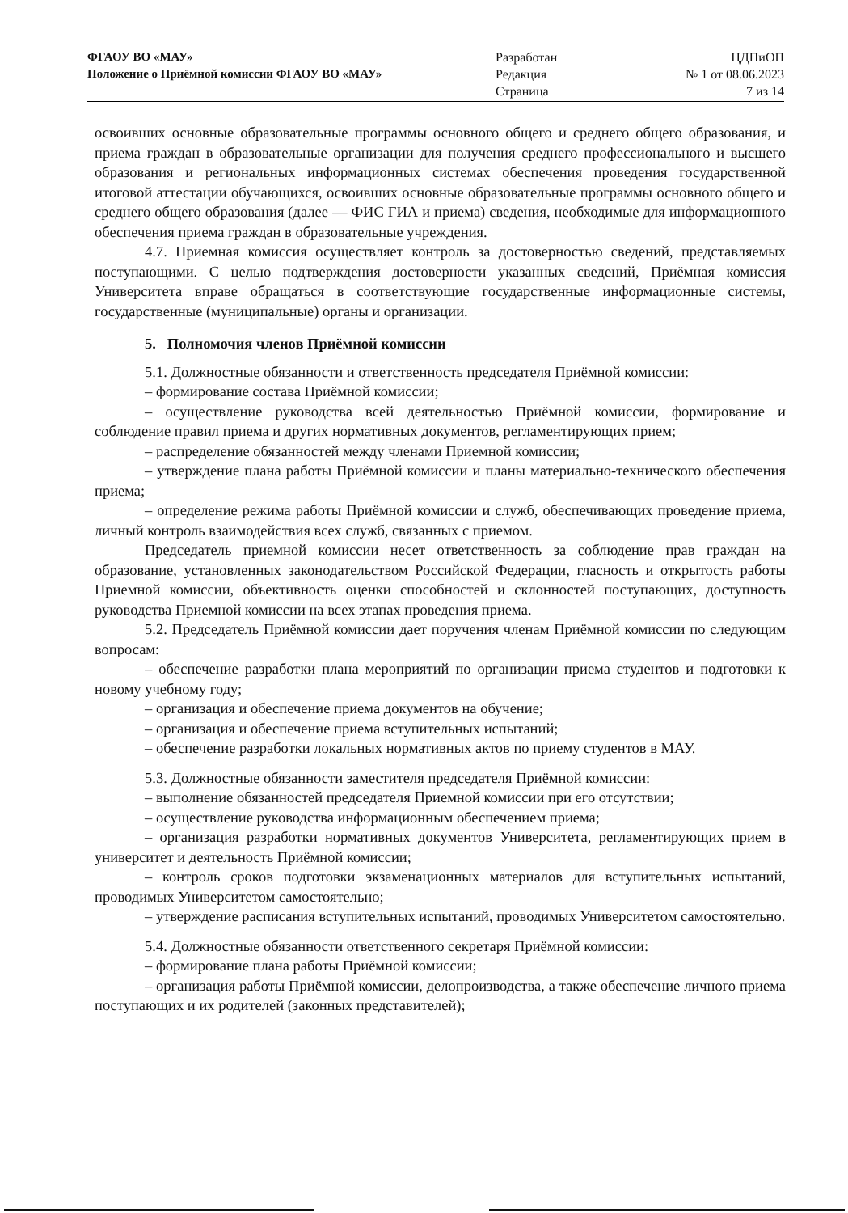ФГАОУ ВО «МАУ»
Положение о Приёмной комиссии ФГАОУ ВО «МАУ»
Разработан
Редакция
Страница
ЦДПиОП
№ 1 от 08.06.2023
7 из 14
освоивших основные образовательные программы основного общего и среднего общего образования, и приема граждан в образовательные организации для получения среднего профессионального и высшего образования и региональных информационных системах обеспечения проведения государственной итоговой аттестации обучающихся, освоивших основные образовательные программы основного общего и среднего общего образования (далее — ФИС ГИА и приема) сведения, необходимые для информационного обеспечения приема граждан в образовательные учреждения.
4.7. Приемная комиссия осуществляет контроль за достоверностью сведений, представляемых поступающими. С целью подтверждения достоверности указанных сведений, Приёмная комиссия Университета вправе обращаться в соответствующие государственные информационные системы, государственные (муниципальные) органы и организации.
5. Полномочия членов Приёмной комиссии
5.1. Должностные обязанности и ответственность председателя Приёмной комиссии:
– формирование состава Приёмной комиссии;
– осуществление руководства всей деятельностью Приёмной комиссии, формирование и соблюдение правил приема и других нормативных документов, регламентирующих прием;
– распределение обязанностей между членами Приемной комиссии;
– утверждение плана работы Приёмной комиссии и планы материально-технического обеспечения приема;
– определение режима работы Приёмной комиссии и служб, обеспечивающих проведение приема, личный контроль взаимодействия всех служб, связанных с приемом.
Председатель приемной комиссии несет ответственность за соблюдение прав граждан на образование, установленных законодательством Российской Федерации, гласность и открытость работы Приемной комиссии, объективность оценки способностей и склонностей поступающих, доступность руководства Приемной комиссии на всех этапах проведения приема.
5.2. Председатель Приёмной комиссии дает поручения членам Приёмной комиссии по следующим вопросам:
– обеспечение разработки плана мероприятий по организации приема студентов и подготовки к новому учебному году;
– организация и обеспечение приема документов на обучение;
– организация и обеспечение приема вступительных испытаний;
– обеспечение разработки локальных нормативных актов по приему студентов в МАУ.
5.3. Должностные обязанности заместителя председателя Приёмной комиссии:
– выполнение обязанностей председателя Приемной комиссии при его отсутствии;
– осуществление руководства информационным обеспечением приема;
– организация разработки нормативных документов Университета, регламентирующих прием в университет и деятельность Приёмной комиссии;
– контроль сроков подготовки экзаменационных материалов для вступительных испытаний, проводимых Университетом самостоятельно;
– утверждение расписания вступительных испытаний, проводимых Университетом самостоятельно.
5.4. Должностные обязанности ответственного секретаря Приёмной комиссии:
– формирование плана работы Приёмной комиссии;
– организация работы Приёмной комиссии, делопроизводства, а также обеспечение личного приема поступающих и их родителей (законных представителей);